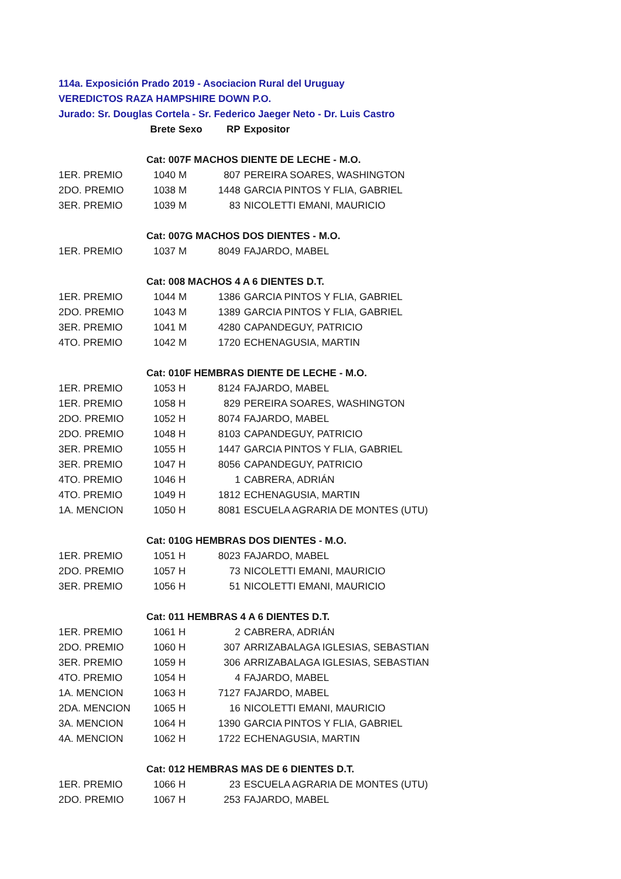114a. Exposición Prado 2019 - Asociacion Rural del Uruguay
VEREDICTOS RAZA HAMPSHIRE DOWN P.O.
Jurado: Sr. Douglas Cortela - Sr. Federico Jaeger Neto - Dr. Luis Castro
| | Brete | Sexo | RP | Expositor |
| --- | --- | --- | --- | --- |
| | Cat: 007F MACHOS DIENTE DE LECHE - M.O. | | | |
| 1ER. PREMIO | 1040 | M | 807 | PEREIRA SOARES, WASHINGTON |
| 2DO. PREMIO | 1038 | M | 1448 | GARCIA PINTOS Y FLIA, GABRIEL |
| 3ER. PREMIO | 1039 | M | 83 | NICOLETTI EMANI, MAURICIO |
| | Cat: 007G MACHOS DOS DIENTES - M.O. | | | |
| 1ER. PREMIO | 1037 | M | 8049 | FAJARDO, MABEL |
| | Cat: 008 MACHOS 4 A 6 DIENTES D.T. | | | |
| 1ER. PREMIO | 1044 | M | 1386 | GARCIA PINTOS Y FLIA, GABRIEL |
| 2DO. PREMIO | 1043 | M | 1389 | GARCIA PINTOS Y FLIA, GABRIEL |
| 3ER. PREMIO | 1041 | M | 4280 | CAPANDEGUY, PATRICIO |
| 4TO. PREMIO | 1042 | M | 1720 | ECHENAGUSIA, MARTIN |
| | Cat: 010F HEMBRAS DIENTE DE LECHE - M.O. | | | |
| 1ER. PREMIO | 1053 | H | 8124 | FAJARDO, MABEL |
| 1ER. PREMIO | 1058 | H | 829 | PEREIRA SOARES, WASHINGTON |
| 2DO. PREMIO | 1052 | H | 8074 | FAJARDO, MABEL |
| 2DO. PREMIO | 1048 | H | 8103 | CAPANDEGUY, PATRICIO |
| 3ER. PREMIO | 1055 | H | 1447 | GARCIA PINTOS Y FLIA, GABRIEL |
| 3ER. PREMIO | 1047 | H | 8056 | CAPANDEGUY, PATRICIO |
| 4TO. PREMIO | 1046 | H | 1 | CABRERA, ADRIÁN |
| 4TO. PREMIO | 1049 | H | 1812 | ECHENAGUSIA, MARTIN |
| 1A. MENCION | 1050 | H | 8081 | ESCUELA AGRARIA DE MONTES (UTU) |
| | Cat: 010G HEMBRAS DOS DIENTES - M.O. | | | |
| 1ER. PREMIO | 1051 | H | 8023 | FAJARDO, MABEL |
| 2DO. PREMIO | 1057 | H | 73 | NICOLETTI EMANI, MAURICIO |
| 3ER. PREMIO | 1056 | H | 51 | NICOLETTI EMANI, MAURICIO |
| | Cat: 011 HEMBRAS 4 A 6 DIENTES D.T. | | | |
| 1ER. PREMIO | 1061 | H | 2 | CABRERA, ADRIÁN |
| 2DO. PREMIO | 1060 | H | 307 | ARRIZABALAGA IGLESIAS, SEBASTIAN |
| 3ER. PREMIO | 1059 | H | 306 | ARRIZABALAGA IGLESIAS, SEBASTIAN |
| 4TO. PREMIO | 1054 | H | 4 | FAJARDO, MABEL |
| 1A. MENCION | 1063 | H | 7127 | FAJARDO, MABEL |
| 2DA. MENCION | 1065 | H | 16 | NICOLETTI EMANI, MAURICIO |
| 3A. MENCION | 1064 | H | 1390 | GARCIA PINTOS Y FLIA, GABRIEL |
| 4A. MENCION | 1062 | H | 1722 | ECHENAGUSIA, MARTIN |
| | Cat: 012 HEMBRAS MAS DE 6 DIENTES D.T. | | | |
| 1ER. PREMIO | 1066 | H | 23 | ESCUELA AGRARIA DE MONTES (UTU) |
| 2DO. PREMIO | 1067 | H | 253 | FAJARDO, MABEL |